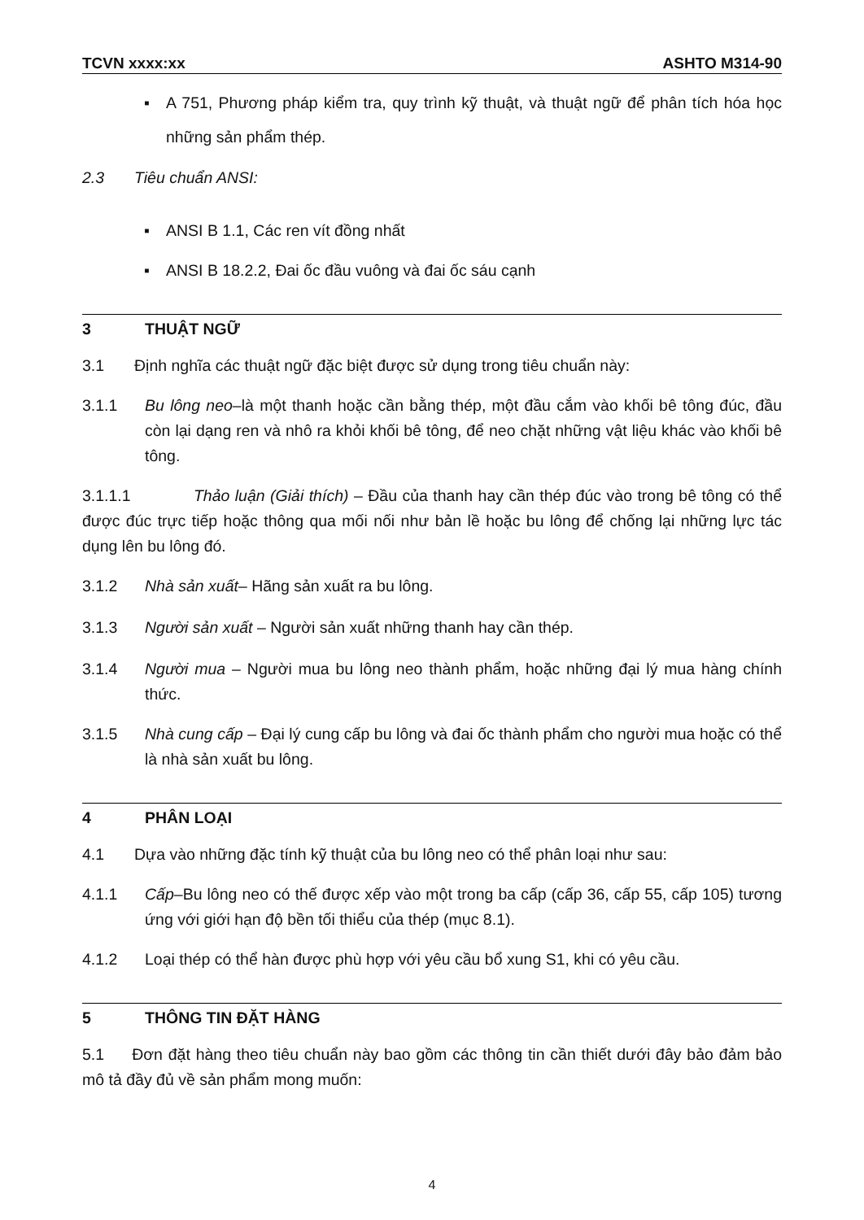TCVN xxxx:xx ASHTO M314-90
▪ A 751, Phương pháp kiểm tra, quy trình kỹ thuật, và thuật ngữ để phân tích hóa học những sản phẩm thép.
2.3 Tiêu chuẩn ANSI:
▪ ANSI B 1.1, Các ren vít đồng nhất
▪ ANSI B 18.2.2, Đai ốc đầu vuông và đai ốc sáu cạnh
3 THUẬT NGỮ
3.1 Định nghĩa các thuật ngữ đặc biệt được sử dụng trong tiêu chuẩn này:
3.1.1 Bu lông neo–là một thanh hoặc cần bằng thép, một đầu cắm vào khối bê tông đúc, đầu còn lại dạng ren và nhô ra khỏi khối bê tông, để neo chặt những vật liệu khác vào khối bê tông.
3.1.1.1 Thảo luận (Giải thích) – Đầu của thanh hay cần thép đúc vào trong bê tông có thể được đúc trực tiếp hoặc thông qua mối nối như bản lề hoặc bu lông để chống lại những lực tác dụng lên bu lông đó.
3.1.2 Nhà sản xuất– Hãng sản xuất ra bu lông.
3.1.3 Người sản xuất – Người sản xuất những thanh hay cần thép.
3.1.4 Người mua – Người mua bu lông neo thành phẩm, hoặc những đại lý mua hàng chính thức.
3.1.5 Nhà cung cấp – Đại lý cung cấp bu lông và đai ốc thành phẩm cho người mua hoặc có thể là nhà sản xuất bu lông.
4 PHÂN LOẠI
4.1 Dựa vào những đặc tính kỹ thuật của bu lông neo có thể phân loại như sau:
4.1.1 Cấp–Bu lông neo có thế được xếp vào một trong ba cấp (cấp 36, cấp 55, cấp 105) tương ứng với giới hạn độ bền tối thiểu của thép (mục 8.1).
4.1.2 Loại thép có thể hàn được phù hợp với yêu cầu bổ xung S1, khi có yêu cầu.
5 THÔNG TIN ĐẶT HÀNG
5.1 Đơn đặt hàng theo tiêu chuẩn này bao gồm các thông tin cần thiết dưới đây bảo đảm bảo mô tả đầy đủ về sản phẩm mong muốn:
4